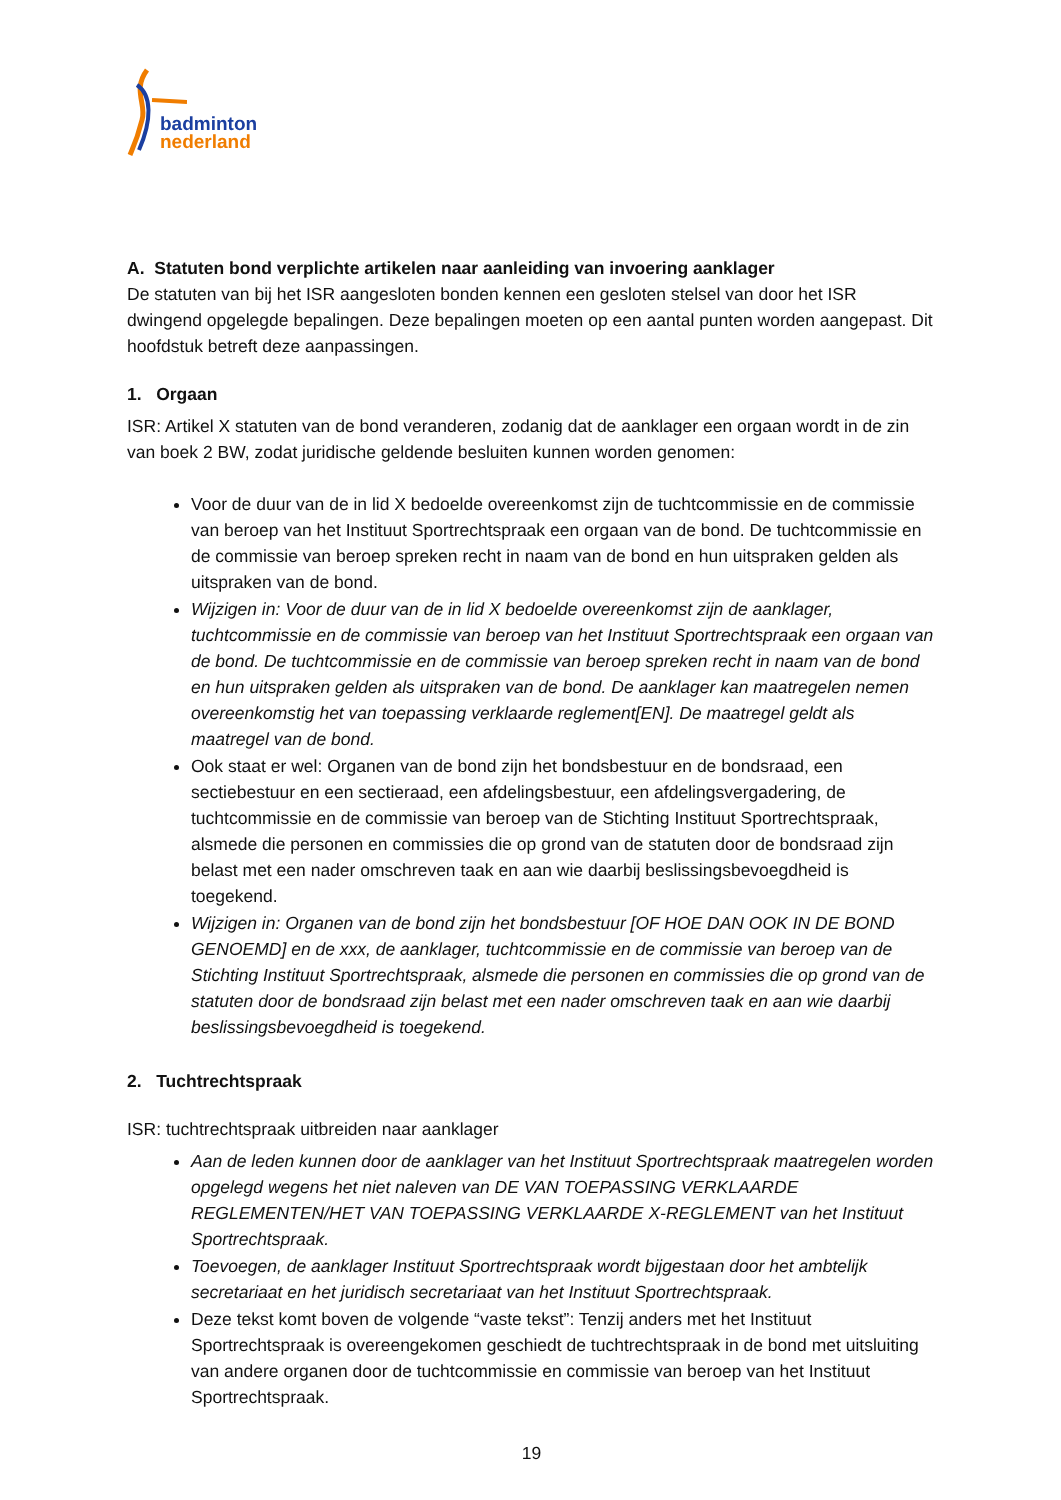badminton
nederland
A. Statuten bond verplichte artikelen naar aanleiding van invoering aanklager
De statuten van bij het ISR aangesloten bonden kennen een gesloten stelsel van door het ISR dwingend opgelegde bepalingen. Deze bepalingen moeten op een aantal punten worden aangepast. Dit hoofdstuk betreft deze aanpassingen.
1. Orgaan
ISR: Artikel X statuten van de bond veranderen, zodanig dat de aanklager een orgaan wordt in de zin van boek 2 BW, zodat juridische geldende besluiten kunnen worden genomen:
Voor de duur van de in lid X bedoelde overeenkomst zijn de tuchtcommissie en de commissie van beroep van het Instituut Sportrechtspraak een orgaan van de bond. De tuchtcommissie en de commissie van beroep spreken recht in naam van de bond en hun uitspraken gelden als uitspraken van de bond.
Wijzigen in: Voor de duur van de in lid X bedoelde overeenkomst zijn de aanklager, tuchtcommissie en de commissie van beroep van het Instituut Sportrechtspraak een orgaan van de bond. De tuchtcommissie en de commissie van beroep spreken recht in naam van de bond en hun uitspraken gelden als uitspraken van de bond. De aanklager kan maatregelen nemen overeenkomstig het van toepassing verklaarde reglement[EN]. De maatregel geldt als maatregel van de bond.
Ook staat er wel: Organen van de bond zijn het bondsbestuur en de bondsraad, een sectiebestuur en een sectieraad, een afdelingsbestuur, een afdelingsvergadering, de tuchtcommissie en de commissie van beroep van de Stichting Instituut Sportrechtspraak, alsmede die personen en commissies die op grond van de statuten door de bondsraad zijn belast met een nader omschreven taak en aan wie daarbij beslissingsbevoegdheid is toegekend.
Wijzigen in: Organen van de bond zijn het bondsbestuur [OF HOE DAN OOK IN DE BOND GENOEMD] en de xxx, de aanklager, tuchtcommissie en de commissie van beroep van de Stichting Instituut Sportrechtspraak, alsmede die personen en commissies die op grond van de statuten door de bondsraad zijn belast met een nader omschreven taak en aan wie daarbij beslissingsbevoegdheid is toegekend.
2. Tuchtrechtspraak
ISR: tuchtrechtspraak uitbreiden naar aanklager
Aan de leden kunnen door de aanklager van het Instituut Sportrechtspraak maatregelen worden opgelegd wegens het niet naleven van DE VAN TOEPASSING VERKLAARDE REGLEMENTEN/HET VAN TOEPASSING VERKLAARDE X-REGLEMENT van het Instituut Sportrechtspraak.
Toevoegen, de aanklager Instituut Sportrechtspraak wordt bijgestaan door het ambtelijk secretariaat en het juridisch secretariaat van het Instituut Sportrechtspraak.
Deze tekst komt boven de volgende “vaste tekst”: Tenzij anders met het Instituut Sportrechtspraak is overeengekomen geschiedt de tuchtrechtspraak in de bond met uitsluiting van andere organen door de tuchtcommissie en commissie van beroep van het Instituut Sportrechtspraak.
19